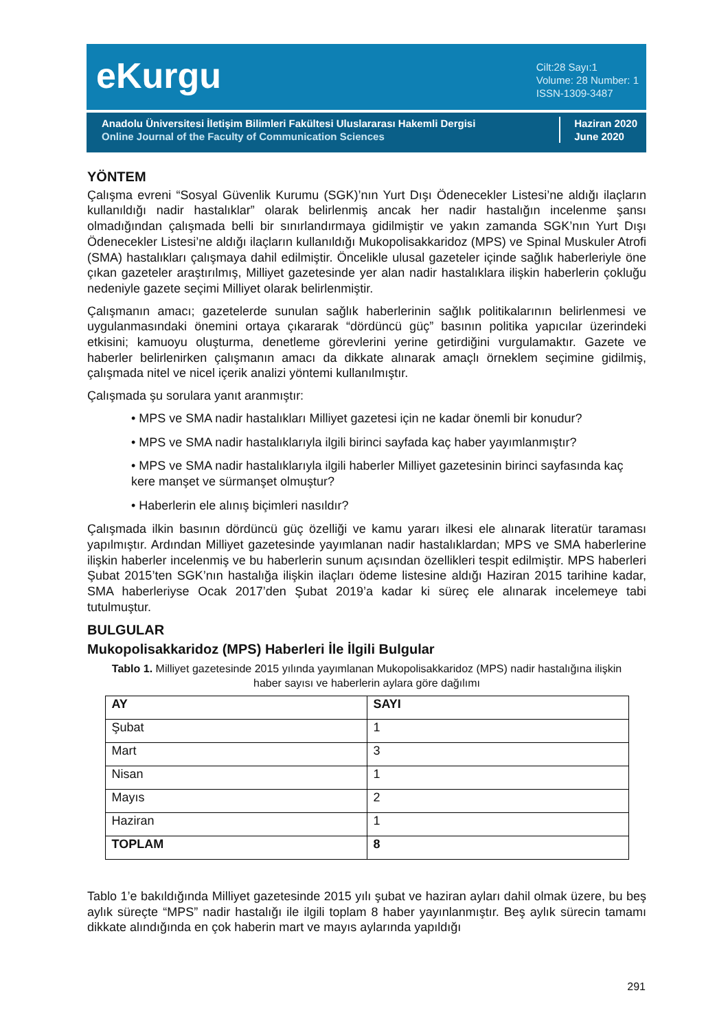e‌Kurgu
Cilt:28 Sayı:1
Volume: 28 Number: 1
ISSN-1309-3487
Anadolu Üniversitesi İletişim Bilimleri Fakültesi Uluslararası Hakemli Dergisi
Online Journal of the Faculty of Communication Sciences
Haziran 2020
June 2020
YÖNTEM
Çalışma evreni “Sosyal Güvenlik Kurumu (SGK)’nın Yurt Dışı Ödenecekler Listesi’ne aldığı ilaçların kullanıldığı nadir hastalıklar” olarak belirlenmiş ancak her nadir hastalığın incelenme şansı olmadığından çalışmada belli bir sınırlandırmaya gidilmiştir ve yakın zamanda SGK’nın Yurt Dışı Ödenecekler Listesi’ne aldığı ilaçların kullanıldığı Mukopolisakkaridoz (MPS) ve Spinal Muskuler Atrofi (SMA) hastalıkları çalışmaya dahil edilmiştir. Öncelikle ulusal gazeteler içinde sağlık haberleriyle öne çıkan gazeteler araştırılmış, Milliyet gazetesinde yer alan nadir hastalıklara ilişkin haberlerin çokluğu nedeniyle gazete seçimi Milliyet olarak belirlenmiştir.
Çalışmanın amacı; gazetelerde sunulan sağlık haberlerinin sağlık politikalarının belirlenmesi ve uygulanmasındaki önemini ortaya çıkararak “dördüncü güç” basının politika yapıcılar üzerindeki etkisini; kamuoyu oluşturma, denetleme görevlerini yerine getirdiğini vurgulamaktır. Gazete ve haberler belirlenirken çalışmanın amacı da dikkate alınarak amaçlı örneklem seçimine gidilmiş, çalışmada nitel ve nicel içerik analizi yöntemi kullanılmıştır.
Çalışmada şu sorulara yanıt aranmıştır:
• MPS ve SMA nadir hastalıkları Milliyet gazetesi için ne kadar önemli bir konudur?
• MPS ve SMA nadir hastalıklarıyla ilgili birinci sayfada kaç haber yayımlanmıştır?
• MPS ve SMA nadir hastalıklarıyla ilgili haberler Milliyet gazetesinin birinci sayfasında kaç kere manşet ve sürmanşet olmuştur?
• Haberlerin ele alınış biçimleri nasıldır?
Çalışmada ilkin basının dördüncü güç özelliği ve kamu yararı ilkesi ele alınarak literatür taraması yapılmıştır. Ardından Milliyet gazetesinde yayımlanan nadir hastalıklardan; MPS ve SMA haberlerine ilişkin haberler incelenmiş ve bu haberlerin sunum açısından özellikleri tespit edilmiştir. MPS haberleri Şubat 2015’ten SGK’nın hastalığa ilişkin ilaçları ödeme listesine aldığı Haziran 2015 tarihine kadar, SMA haberleriyse Ocak 2017’den Şubat 2019’a kadar ki süreç ele alınarak incelemeye tabi tutulmuştur.
BULGULAR
Mukopolisakkaridoz (MPS) Haberleri İle İlgili Bulgular
Tablo 1. Milliyet gazetesinde 2015 yılında yayımlanan Mukopolisakkaridoz (MPS) nadir hastalığına ilişkin haber sayısı ve haberlerin aylara göre dağılımı
| AY | SAYI |
| --- | --- |
| Şubat | 1 |
| Mart | 3 |
| Nisan | 1 |
| Mayıs | 2 |
| Haziran | 1 |
| TOPLAM | 8 |
Tablo 1’e bakıldığında Milliyet gazetesinde 2015 yılı şubat ve haziran ayları dahil olmak üzere, bu beş aylık süreçte “MPS” nadir hastalığı ile ilgili toplam 8 haber yayınlanmıştır. Beş aylık sürecin tamamı dikkate alındığında en çok haberin mart ve mayıs aylarında yapıldığı
291